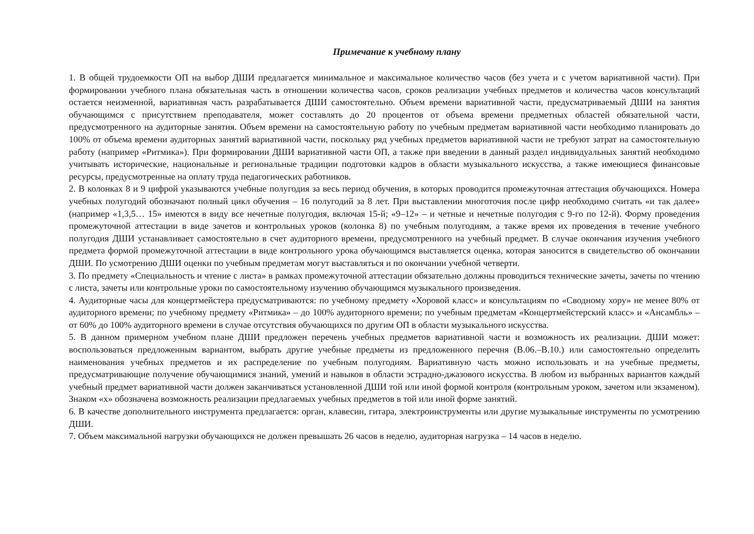Примечание к учебному плану
1. В общей трудоемкости ОП на выбор ДШИ предлагается минимальное и максимальное количество часов (без учета и с учетом вариативной части). При формировании учебного плана обязательная часть в отношении количества часов, сроков реализации учебных предметов и количества часов консультаций остается неизменной, вариативная часть разрабатывается ДШИ самостоятельно. Объем времени вариативной части, предусматриваемый ДШИ на занятия обучающимся с присутствием преподавателя, может составлять до 20 процентов от объема времени предметных областей обязательной части, предусмотренного на аудиторные занятия. Объем времени на самостоятельную работу по учебным предметам вариативной части необходимо планировать до 100% от объема времени аудиторных занятий вариативной части, поскольку ряд учебных предметов вариативной части не требуют затрат на самостоятельную работу (например «Ритмика»). При формировании ДШИ вариативной части ОП, а также при введении в данный раздел индивидуальных занятий необходимо учитывать исторические, национальные и региональные традиции подготовки кадров в области музыкального искусства, а также имеющиеся финансовые ресурсы, предусмотренные на оплату труда педагогических работников.
2. В колонках 8 и 9 цифрой указываются учебные полугодия за весь период обучения, в которых проводится промежуточная аттестация обучающихся. Номера учебных полугодий обозначают полный цикл обучения – 16 полугодий за 8 лет. При выставлении многоточия после цифр необходимо считать «и так далее» (например «1,3,5… 15» имеются в виду все нечетные полугодия, включая 15-й; «9–12» – и четные и нечетные полугодия с 9-го по 12-й). Форму проведения промежуточной аттестации в виде зачетов и контрольных уроков (колонка 8) по учебным полугодиям, а также время их проведения в течение учебного полугодия ДШИ устанавливает самостоятельно в счет аудиторного времени, предусмотренного на учебный предмет. В случае окончания изучения учебного предмета формой промежуточной аттестации в виде контрольного урока обучающимся выставляется оценка, которая заносится в свидетельство об окончании ДШИ. По усмотрению ДШИ оценки по учебным предметам могут выставляться и по окончании учебной четверти.
3. По предмету «Специальность и чтение с листа» в рамках промежуточной аттестации обязательно должны проводиться технические зачеты, зачеты по чтению с листа, зачеты или контрольные уроки по самостоятельному изучению обучающимся музыкального произведения.
4. Аудиторные часы для концертмейстера предусматриваются: по учебному предмету «Хоровой класс» и консультациям по «Сводному хору» не менее 80% от аудиторного времени; по учебному предмету «Ритмика» – до 100% аудиторного времени; по учебным предметам «Концертмейстерский класс» и «Ансамбль» – от 60% до 100% аудиторного времени в случае отсутствия обучающихся по другим ОП в области музыкального искусства.
5. В данном примерном учебном плане ДШИ предложен перечень учебных предметов вариативной части и возможность их реализации. ДШИ может: воспользоваться предложенным вариантом, выбрать другие учебные предметы из предложенного перечня (В.06.–В.10.) или самостоятельно определить наименования учебных предметов и их распределение по учебным полугодиям. Вариативную часть можно использовать и на учебные предметы, предусматривающие получение обучающимися знаний, умений и навыков в области эстрадно-джазового искусства. В любом из выбранных вариантов каждый учебный предмет вариативной части должен заканчиваться установленной ДШИ той или иной формой контроля (контрольным уроком, зачетом или экзаменом). Знаком «х» обозначена возможность реализации предлагаемых учебных предметов в той или иной форме занятий.
6. В качестве дополнительного инструмента предлагается: орган, клавесин, гитара, электроинструменты или другие музыкальные инструменты по усмотрению ДШИ.
7. Объем максимальной нагрузки обучающихся не должен превышать 26 часов в неделю, аудиторная нагрузка – 14 часов в неделю.